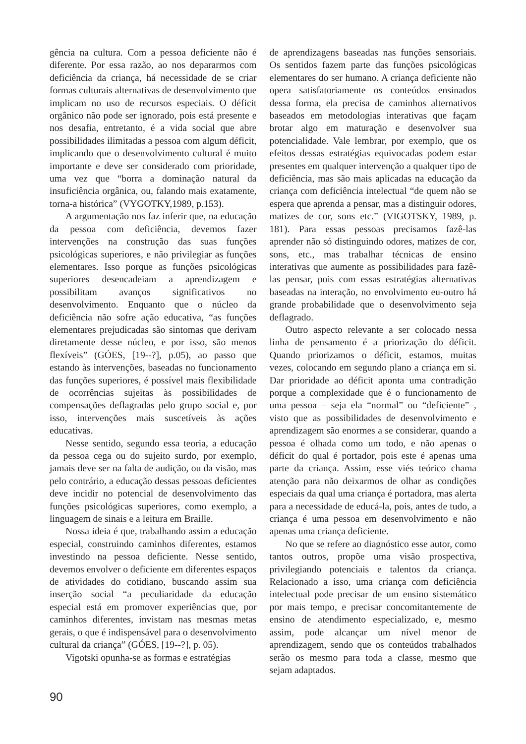gência na cultura. Com a pessoa deficiente não é diferente. Por essa razão, ao nos depararmos com deficiência da criança, há necessidade de se criar formas culturais alternativas de desenvolvimento que implicam no uso de recursos especiais. O déficit orgânico não pode ser ignorado, pois está presente e nos desafia, entretanto, é a vida social que abre possibilidades ilimitadas a pessoa com algum déficit, implicando que o desenvolvimento cultural é muito importante e deve ser considerado com prioridade, uma vez que “borra a dominação natural da insuficiência orgânica, ou, falando mais exatamente, torna-a histórica” (VYGOTKY,1989, p.153).
A argumentação nos faz inferir que, na educação da pessoa com deficiência, devemos fazer intervenções na construção das suas funções psicológicas superiores, e não privilegiar as funções elementares. Isso porque as funções psicológicas superiores desencadeiam a aprendizagem e possibilitam avanços significativos no desenvolvimento. Enquanto que o núcleo da deficiência não sofre ação educativa, “as funções elementares prejudicadas são sintomas que derivam diretamente desse núcleo, e por isso, são menos flexíveis” (GÓES, [19--?], p.05), ao passo que estando às intervenções, baseadas no funcionamento das funções superiores, é possível mais flexibilidade de ocorrências sujeitas às possibilidades de compensações deflagradas pelo grupo social e, por isso, intervenções mais suscetíveis às ações educativas.
Nesse sentido, segundo essa teoria, a educação da pessoa cega ou do sujeito surdo, por exemplo, jamais deve ser na falta de audição, ou da visão, mas pelo contrário, a educação dessas pessoas deficientes deve incidir no potencial de desenvolvimento das funções psicológicas superiores, como exemplo, a linguagem de sinais e a leitura em Braille.
Nossa ideia é que, trabalhando assim a educação especial, construindo caminhos diferentes, estamos investindo na pessoa deficiente. Nesse sentido, devemos envolver o deficiente em diferentes espaços de atividades do cotidiano, buscando assim sua inserção social “a peculiaridade da educação especial está em promover experiências que, por caminhos diferentes, invistam nas mesmas metas gerais, o que é indispensável para o desenvolvimento cultural da criança” (GÓES, [19--?], p. 05).
Vigotski opunha-se as formas e estratégias
de aprendizagens baseadas nas funções sensoriais. Os sentidos fazem parte das funções psicológicas elementares do ser humano. A criança deficiente não opera satisfatoriamente os conteúdos ensinados dessa forma, ela precisa de caminhos alternativos baseados em metodologias interativas que façam brotar algo em maturação e desenvolver sua potencialidade. Vale lembrar, por exemplo, que os efeitos dessas estratégias equivocadas podem estar presentes em qualquer intervenção a qualquer tipo de deficiência, mas são mais aplicadas na educação da criança com deficiência intelectual “de quem não se espera que aprenda a pensar, mas a distinguir odores, matizes de cor, sons etc.” (VIGOTSKY, 1989, p. 181). Para essas pessoas precisamos fazê-las aprender não só distinguindo odores, matizes de cor, sons, etc., mas trabalhar técnicas de ensino interativas que aumente as possibilidades para fazê-las pensar, pois com essas estratégias alternativas baseadas na interação, no envolvimento eu-outro há grande probabilidade que o desenvolvimento seja deflagrado.
Outro aspecto relevante a ser colocado nessa linha de pensamento é a priorização do déficit. Quando priorizamos o déficit, estamos, muitas vezes, colocando em segundo plano a criança em si. Dar prioridade ao déficit aponta uma contradição porque a complexidade que é o funcionamento de uma pessoa – seja ela “normal” ou “deficiente”–, visto que as possibilidades de desenvolvimento e aprendizagem são enormes a se considerar, quando a pessoa é olhada como um todo, e não apenas o déficit do qual é portador, pois este é apenas uma parte da criança. Assim, esse viés teórico chama atenção para não deixarmos de olhar as condições especiais da qual uma criança é portadora, mas alerta para a necessidade de educá-la, pois, antes de tudo, a criança é uma pessoa em desenvolvimento e não apenas uma criança deficiente.
No que se refere ao diagnóstico esse autor, como tantos outros, propõe uma visão prospectiva, privilegiando potenciais e talentos da criança. Relacionado a isso, uma criança com deficiência intelectual pode precisar de um ensino sistemático por mais tempo, e precisar concomitantemente de ensino de atendimento especializado, e, mesmo assim, pode alcançar um nível menor de aprendizagem, sendo que os conteúdos trabalhados serão os mesmo para toda a classe, mesmo que sejam adaptados.
90